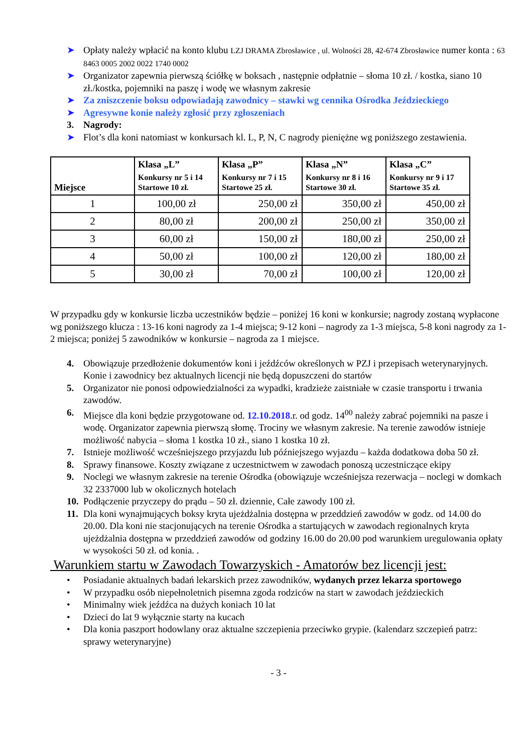➤ Opłaty należy wpłacić na konto klubu LZJ DRAMA Zbrosławice , ul. Wolności 28, 42-674 Zbrosławice numer konta : 63 8463 0005 2002 0022 1740 0002
➤ Organizator zapewnia pierwszą ściółkę w boksach , następnie odpłatnie – słoma 10 zł. / kostka, siano 10 zł./kostka, pojemniki na paszę i wodę we własnym zakresie
➤ Za zniszczenie boksu odpowiadają zawodnicy – stawki wg cennika Ośrodka Jeździeckiego
➤ Agresywne konie należy zgłosić przy zgłoszeniach
3. Nagrody:
➤ Flot’s dla koni natomiast w konkursach kl. L, P, N, C nagrody pieniężne wg poniższego zestawienia.
| Miejsce | Klasa „L” Konkursy nr 5 i 14 Startowe 10 zł. | Klasa „P” Konkursy nr 7 i 15 Startowe 25 zł. | Klasa „N” Konkursy nr 8 i 16 Startowe 30 zł. | Klasa „C” Konkursy nr 9 i 17 Startowe 35 zł. |
| --- | --- | --- | --- | --- |
| 1 | 100,00 zł | 250,00 zł | 350,00 zł | 450,00 zł |
| 2 | 80,00 zł | 200,00 zł | 250,00 zł | 350,00 zł |
| 3 | 60,00 zł | 150,00 zł | 180,00 zł | 250,00 zł |
| 4 | 50,00 zł | 100,00 zł | 120,00 zł | 180,00 zł |
| 5 | 30,00 zł | 70,00 zł | 100,00 zł | 120,00 zł |
W przypadku gdy w konkursie liczba uczestników będzie – poniżej 16 koni w konkursie; nagrody zostaną wypłacone wg poniższego klucza : 13-16 koni nagrody za 1-4 miejsca; 9-12 koni – nagrody za 1-3 miejsca, 5-8 koni nagrody za 1-2 miejsca; poniżej 5 zawodników w konkursie – nagroda za 1 miejsce.
4. Obowiązuje przedłożenie dokumentów koni i jeźdźców określonych w PZJ i przepisach weterynaryjnych. Konie i zawodnicy bez aktualnych licencji nie będą dopuszczeni do startów
5. Organizator nie ponosi odpowiedzialności za wypadki, kradzieże zaistniałe w czasie transportu i trwania zawodów.
6. Miejsce dla koni będzie przygotowane od. 12.10.2018.r. od godz. 14<sup>00</sup> należy zabrać pojemniki na pasze i wodę. Organizator zapewnia pierwszą słomę. Trociny we własnym zakresie. Na terenie zawodów istnieje możliwość nabycia – słoma 1 kostka 10 zł., siano 1 kostka 10 zł.
7. Istnieje możliwość wcześniejszego przyjazdu lub późniejszego wyjazdu – każda dodatkowa doba 50 zł.
8. Sprawy finansowe. Koszty związane z uczestnictwem w zawodach ponoszą uczestniczące ekipy
9. Noclegi we własnym zakresie na terenie Ośrodka (obowiązuje wcześniejsza rezerwacja – noclegi w domkach 32 2337000 lub w okolicznych hotelach
10. Podłączenie przyczepy do prądu – 50 zł. dziennie, Całe zawody 100 zł.
11. Dla koni wynajmujących boksy kryta ujeżdżalnia dostępna w przeddzień zawodów w godz. od 14.00 do 20.00. Dla koni nie stacjonujących na terenie Ośrodka a startujących w zawodach regionalnych kryta ujeżdżalnia dostępna w przeddzień zawodów od godziny 16.00 do 20.00 pod warunkiem uregulowania opłaty w wysokości 50 zł. od konia. .
Warunkiem startu w Zawodach Towarzyskich - Amatorów bez licencji jest:
• Posiadanie aktualnych badań lekarskich przez zawodników, wydanych przez lekarza sportowego
• W przypadku osób niepełnoletnich pisemna zgoda rodziców na start w zawodach jeździeckich
• Minimalny wiek jeźdźca na dużych koniach 10 lat
• Dzieci do lat 9 wyłącznie starty na kucach
• Dla konia paszport hodowlany oraz aktualne szczepienia przeciwko grypie. (kalendarz szczepień patrz: sprawy weterynaryjne)
- 3 -